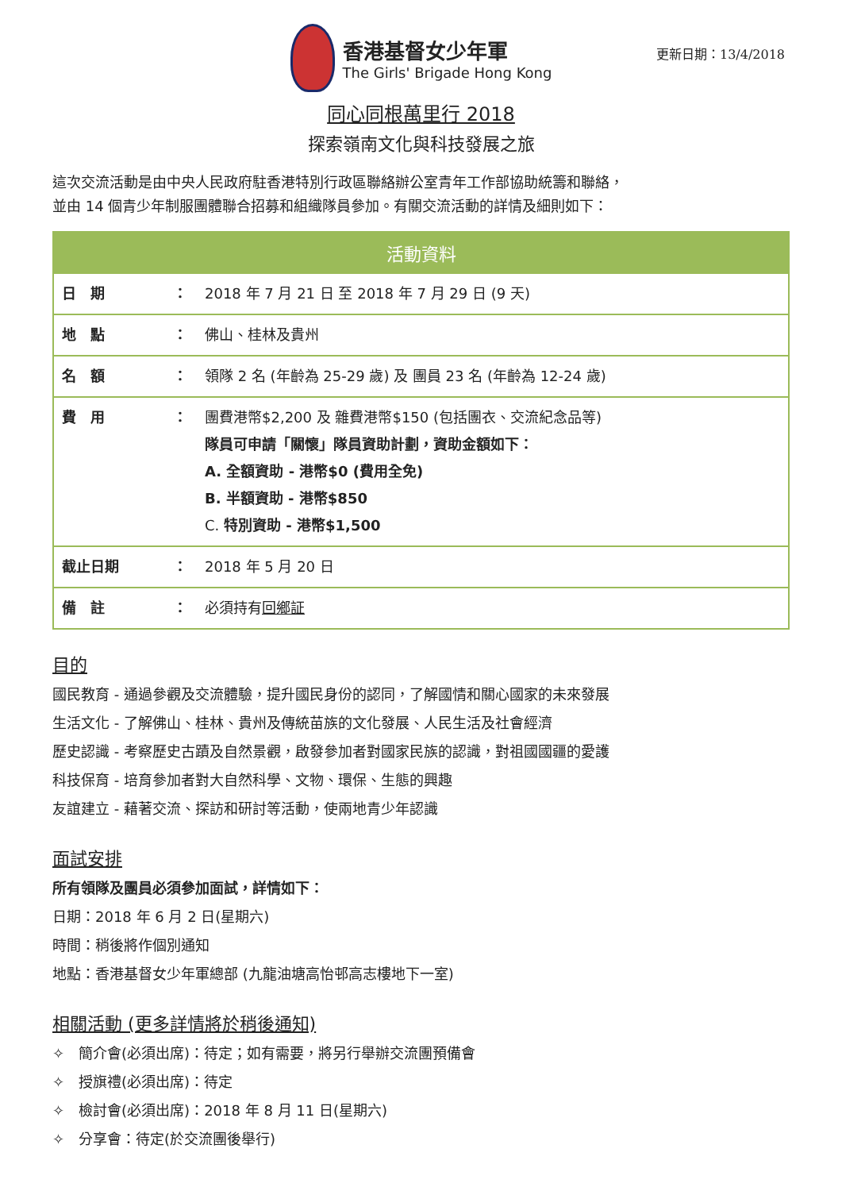更新日期：13/4/2018
香港基督女少年軍
The Girls' Brigade Hong Kong
同心同根萬里行 2018
探索嶺南文化與科技發展之旅
這次交流活動是由中央人民政府駐香港特別行政區聯絡辦公室青年工作部協助統籌和聯絡，
並由 14 個青少年制服團體聯合招募和組織隊員參加。有關交流活動的詳情及細則如下：
| 活動資料 | | |
| --- | --- | --- |
| 日 期 | ： | 2018 年 7 月 21 日 至 2018 年 7 月 29 日 (9 天) |
| 地 點 | ： | 佛山、桂林及貴州 |
| 名 額 | ： | 領隊 2 名 (年齡為 25-29 歲) 及 團員 23 名 (年齡為 12-24 歲) |
| 費 用 | ： | 團費港幣$2,200 及 雜費港幣$150 (包括團衣、交流紀念品等) 隊員可申請「關懷」隊員資助計劃，資助金額如下： A. 全額資助 - 港幣$0 (費用全免) B. 半額資助 - 港幣$850 C. 特別資助 - 港幣$1,500 |
| 截止日期 | ： | 2018 年 5 月 20 日 |
| 備 註 | ： | 必須持有 回鄉証 |
目的
國民教育 - 通過參觀及交流體驗，提升國民身份的認同，了解國情和關心國家的未來發展
生活文化 - 了解佛山、桂林、貴州及傳統苗族的文化發展、人民生活及社會經濟
歷史認識 - 考察歷史古蹟及自然景觀，啟發參加者對國家民族的認識，對祖國國疆的愛護
科技保育 - 培育參加者對大自然科學、文物、環保、生態的興趣
友誼建立 - 藉著交流、探訪和研討等活動，使兩地青少年認識
面試安排
所有領隊及團員必須參加面試，詳情如下：
日期：2018 年 6 月 2 日(星期六)
時間：稍後將作個別通知
地點：香港基督女少年軍總部 (九龍油塘高怡邨高志樓地下一室)
相關活動 (更多詳情將於稍後通知)
✧　簡介會(必須出席)：待定；如有需要，將另行舉辦交流團預備會
✧　授旗禮(必須出席)：待定
✧　檢討會(必須出席)：2018 年 8 月 11 日(星期六)
✧　分享會：待定(於交流團後舉行)